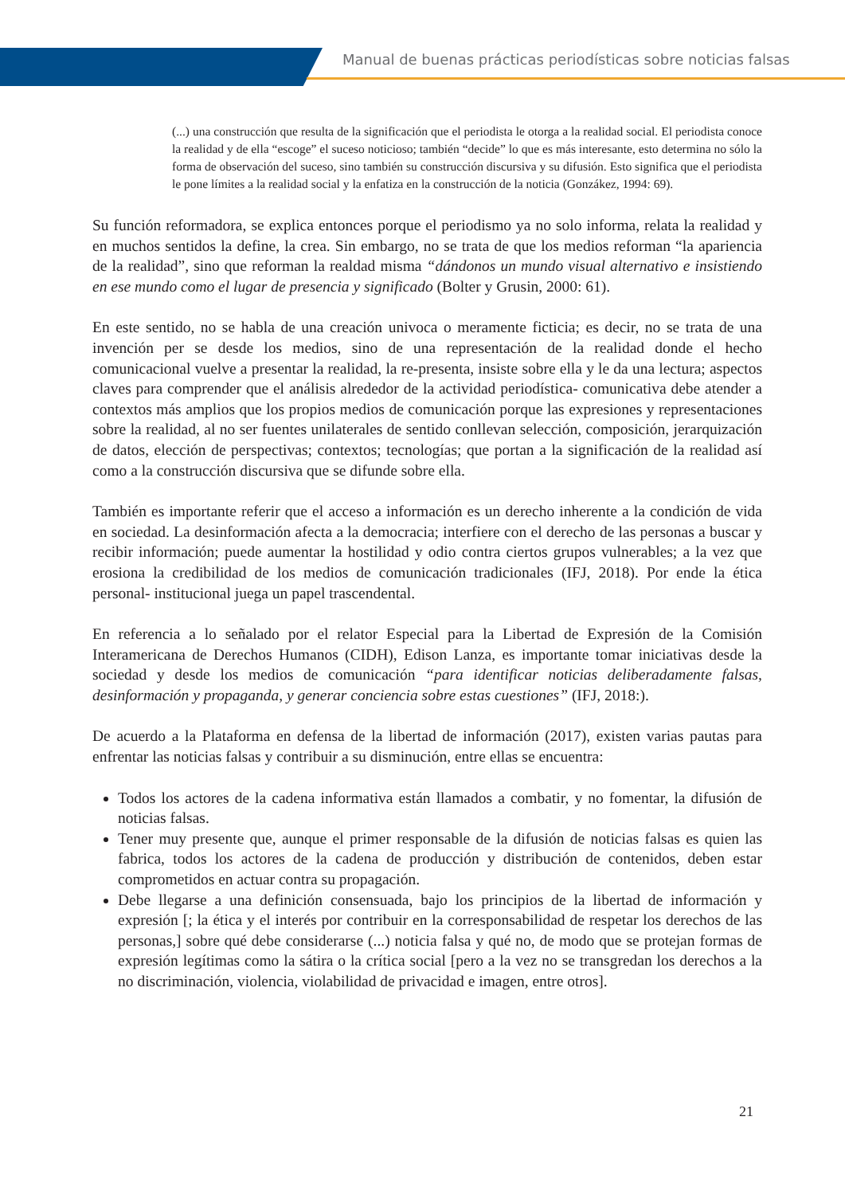Manual de buenas prácticas periodísticas sobre noticias falsas
(...) una construcción que resulta de la significación que el periodista le otorga a la realidad social. El periodista conoce la realidad y de ella “escoge” el suceso noticioso; también “decide” lo que es más interesante, esto determina no sólo la forma de observación del suceso, sino también su construcción discursiva y su difusión. Esto significa que el periodista le pone límites a la realidad social y la enfatiza en la construcción de la noticia (Gonzákez, 1994: 69).
Su función reformadora, se explica entonces porque el periodismo ya no solo informa, relata la realidad y en muchos sentidos la define, la crea. Sin embargo, no se trata de que los medios reforman “la apariencia de la realidad”, sino que reforman la realdad misma “dándonos un mundo visual alternativo e insistiendo en ese mundo como el lugar de presencia y significado (Bolter y Grusin, 2000: 61).
En este sentido, no se habla de una creación univoca o meramente ficticia; es decir, no se trata de una invención per se desde los medios, sino de una representación de la realidad donde el hecho comunicacional vuelve a presentar la realidad, la re-presenta, insiste sobre ella y le da una lectura; aspectos claves para comprender que el análisis alrededor de la actividad periodística- comunicativa debe atender a contextos más amplios que los propios medios de comunicación porque las expresiones y representaciones sobre la realidad, al no ser fuentes unilaterales de sentido conllevan selección, composición, jerarquización de datos, elección de perspectivas; contextos; tecnologías; que portan a la significación de la realidad así como a la construcción discursiva que se difunde sobre ella.
También es importante referir que el acceso a información es un derecho inherente a la condición de vida en sociedad. La desinformación afecta a la democracia; interfiere con el derecho de las personas a buscar y recibir información; puede aumentar la hostilidad y odio contra ciertos grupos vulnerables; a la vez que erosiona la credibilidad de los medios de comunicación tradicionales (IFJ, 2018). Por ende la ética personal- institucional juega un papel trascendental.
En referencia a lo señalado por el relator Especial para la Libertad de Expresión de la Comisión Interamericana de Derechos Humanos (CIDH), Edison Lanza, es importante tomar iniciativas desde la sociedad y desde los medios de comunicación “para identificar noticias deliberadamente falsas, desinformación y propaganda, y generar conciencia sobre estas cuestiones” (IFJ, 2018:).
De acuerdo a la Plataforma en defensa de la libertad de información (2017), existen varias pautas para enfrentar las noticias falsas y contribuir a su disminución, entre ellas se encuentra:
Todos los actores de la cadena informativa están llamados a combatir, y no fomentar, la difusión de noticias falsas.
Tener muy presente que, aunque el primer responsable de la difusión de noticias falsas es quien las fabrica, todos los actores de la cadena de producción y distribución de contenidos, deben estar comprometidos en actuar contra su propagación.
Debe llegarse a una definición consensuada, bajo los principios de la libertad de información y expresión [; la ética y el interés por contribuir en la corresponsabilidad de respetar los derechos de las personas,] sobre qué debe considerarse (...) noticia falsa y qué no, de modo que se protejan formas de expresión legítimas como la sátira o la crítica social [pero a la vez no se transgredan los derechos a la no discriminación, violencia, violabilidad de privacidad e imagen, entre otros].
21